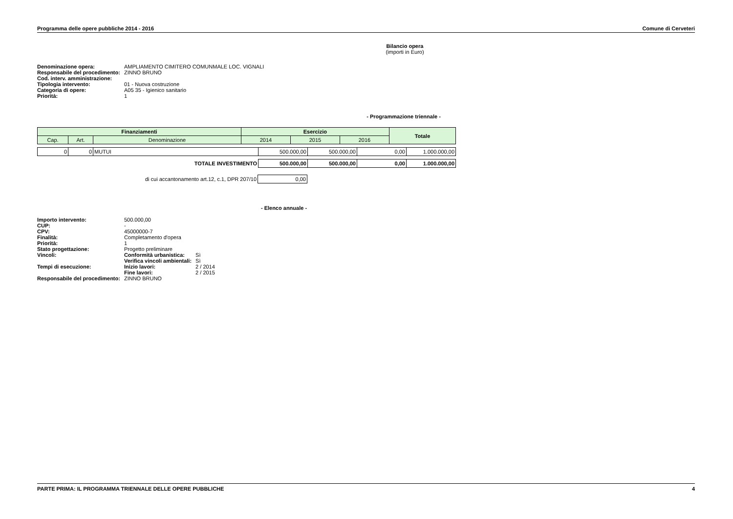Programma delle opere pubbliche 2014 - 2016 Comune di Cerveteri
Bilancio opera
(importi in Euro)
| Denominazione opera: | AMPLIAMENTO CIMITERO COMUNMALE LOC. VIGNALI |
| Responsabile del procedimento: | ZINNO BRUNO |
| Cod. interv. amministrazione: | |
| Tipologia intervento: | 01 - Nuova costruzione |
| Categoria di opere: | A05 35 - Igienico sanitario |
| Priorità: | 1 |
- Programmazione triennale -
| Finanziamenti | | | Esercizio | | | Totale |
| --- | --- | --- | --- | --- | --- | --- |
| Cap. | Art. | Denominazione | 2014 | 2015 | 2016 | |
| 0 | 0 | MUTUI | 500.000,00 | 500.000,00 | 0,00 | 1.000.000,00 |
| TOTALE INVESTIMENTO | 500.000,00 | 500.000,00 | 0,00 | 1.000.000,00 |
| di cui accantonamento art.12, c.1, DPR 207/10 | 0,00 |
- Elenco annuale -
| Importo intervento: | 500.000,00 | | |
| CUP: | - | | |
| CPV: | 45000000-7 | | |
| Finalità: | Completamento d'opera | | |
| Priorità: | 1 | | |
| Stato progettazione: | Progetto preliminare | | |
| Vincoli: | | Conformità urbanistica: | Sì |
| | | Verifica vincoli ambientali: | Sì |
| Tempi di esecuzione: | | Inizio lavori: | 2 / 2014 |
| | | Fine lavori: | 2 / 2015 |
| Responsabile del procedimento: | | ZINNO BRUNO | |
PARTE PRIMA: IL PROGRAMMA TRIENNALE DELLE OPERE PUBBLICHE 4